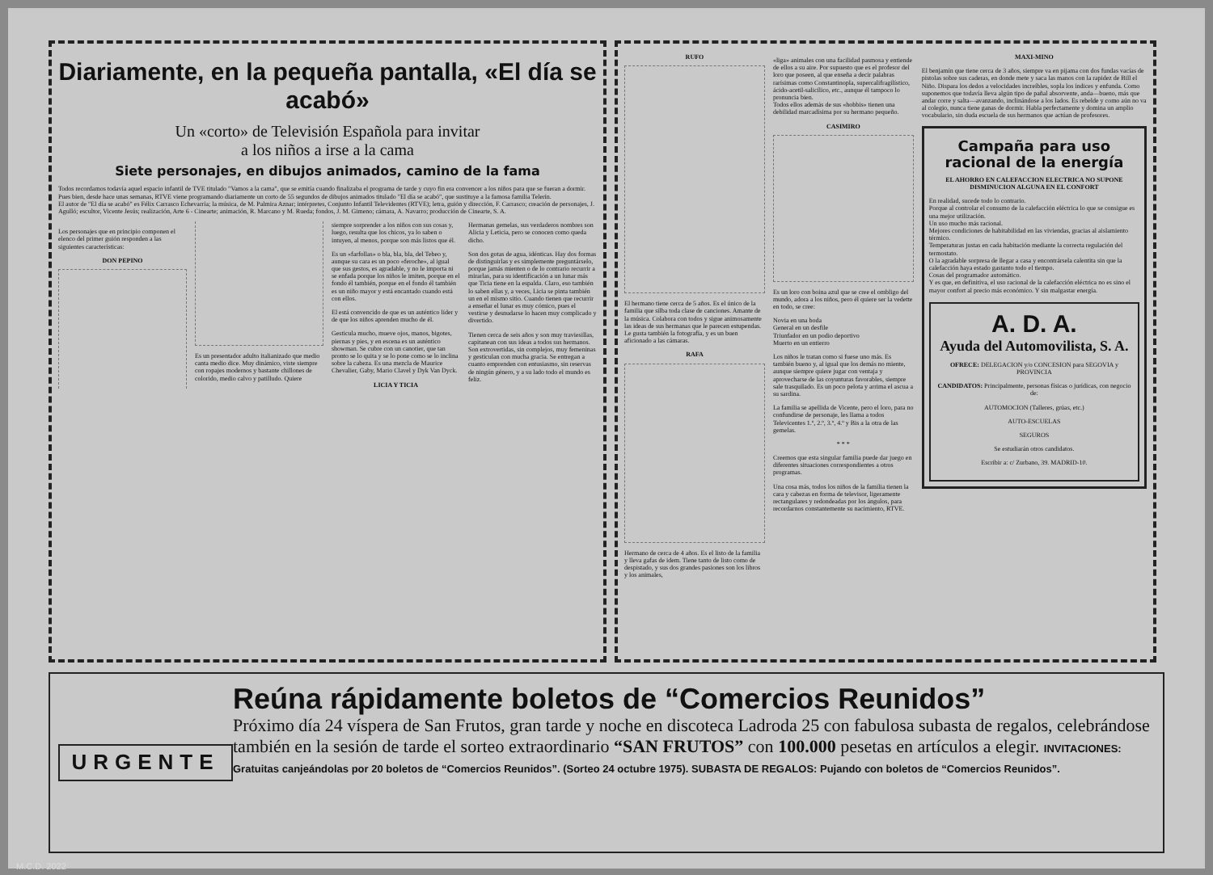Diariamente, en la pequeña pantalla, «El día se acabó»
Un «corto» de Televisión Española para invitar
a los niños a irse a la cama
Siete personajes, en dibujos animados, camino de la fama
Todos recordamos todavía aquel espacio infantil de TVE titulado "Vamos a la cama", que se emitía cuando finalizaba el programa de tarde y cuyo fin era convencer a los niños para que se fueran a dormir. Pues bien, desde hace unas semanas, RTVE viene programando diariamente un corto de 55 segundos de dibujos animados titulado "El día se acabó", que sustituye a la famosa familia Telerín.
El autor de "El día se acabó" es Félix Carrasco Echevarría; la música, de M. Palmira Aznar; intérpretes, Conjunto Infantil Televidentes (RTVE); letra, guión y dirección, F. Carrasco; creación de personajes, J. Agulló; escultor, Vicente Jesús; realización, Arte 6 - Cinearte; animación, R. Marcano y M. Rueda; fondos, J. M. Gimeno; cámara, A. Navarro; producción de Cinearte, S. A.
Los personajes que en principio componen el elenco del primer guión responden a las siguientes características:
DON PEPINO
Es un presentador adulto italianizado que medio canta medio dice. Muy dinámico, viste siempre con ropajes modernos y bastante chillones de colorido, medio calvo y patilludo. Quiere siempre sorprender a los niños con sus cosas y, luego, resulta que los chicos, ya lo saben o intuyen, al menos, porque son más listos que él.
Es un «farfollas» o bla, bla, bla, del Tebeo y, aunque su cara es un poco «feroche», al igual que sus gestos, es agradable, y no le importa ni se enfada porque los niños le imiten, porque en el fondo él también, porque en el fondo él también es un niño mayor y está encantado cuando está con ellos.
El está convencido de que es un auténtico líder y de que los niños aprenden mucho de él.
Gesticula mucho, mueve ojos, manos, bigotes, piernas y pies, y en escena es un auténtico showman. Se cubre con un canotier, que tan pronto se lo quita y se lo pone como se lo inclina sobre la cabeza. Es una mezcla de Maurice Chevalier, Gaby, Mario Clavel y Dyk Van Dyck.
LICIA Y TICIA
Hermanas gemelas, sus verdaderos nombres son Alicia y Leticia, pero se conocen como queda dicho.
Son dos gotas de agua, idénticas. Hay dos formas de distinguirlas y es simplemente preguntárselo, porque jamás mienten o de lo contrario recurrir a mirarlas, para su identificación a un lunar más que Ticia tiene en la espalda. Claro, eso también lo saben ellas y, a veces, Licia se pinta también un en el mismo sitio. Cuando tienen que recurrir a enseñar el lunar es muy cómico, pues el vestirse y desnudarse lo hacen muy complicado y divertido.
Tienen cerca de seis años y son muy traviesillas, capitanean con sus ideas a todos sus hermanos. Son extrovertidas, sin complejos, muy femeninas y gesticulan con mucha gracia. Se entregan a cuanto emprenden con entusiasmo, sin reservas de ningún género, y a su lado todo el mundo es feliz.
RUFO
El hermano tiene cerca de 5 años. Es el único de la familia que silba toda clase de canciones. Amante de la música. Colabora con todos y sigue animosamente las ideas de sus hermanas que le parecen estupendas. Le gusta también la fotografía, y es un buen aficionado a las cámaras.
RAFA
Hermano de cerca de 4 años. Es el listo de la familia y lleva gafas de idem. Tiene tanto de listo como de despistado, y sus dos grandes pasiones son los libros y los animales,
«liga» animales con una facilidad pasmosa y entiende de ellos a su aire. Por supuesto que es el profesor del loro que poseen, al que enseña a decir palabras rarísimas como Constantinopla, supercalifragilístico, ácido-acetil-salicílico, etc., aunque él tampoco lo pronuncia bien.
Todos ellos además de sus «hobbis» tienen una debilidad marcadísima por su hermano pequeño.
CASIMIRO
Es un loro con boina azul que se cree el ombligo del mundo, adora a los niños, pero él quiere ser la vedette en todo, se cree:
Novia en una boda
General en un desfile
Triunfador en un podio deportivo
Muerto en un entierro
Los niños le tratan como si fuese uno más. Es también bueno y, al igual que los demás no miente, aunque siempre quiere jugar con ventaja y aprovecharse de las coyunturas favorables, siempre sale trasquilado. Es un poco pelota y arrima el ascua a su sardina.
La familia se apellida de Vicente, pero el loro, para no confundirse de personaje, les llama a todos Televicentes 1.º, 2.º, 3.º, 4.º y Bis a la otra de las gemelas.
* * *
Creemos que esta singular familia puede dar juego en diferentes situaciones correspondientes a otros programas.
Una cosa más, todos los niños de la familia tienen la cara y cabezas en forma de televisor, ligeramente rectangulares y redondeadas por los ángulos, para recordarnos constantemente su nacimiento, RTVE.
MAXI-MINO
El benjamín que tiene cerca de 3 años, siempre va en pijama con dos fundas vacías de pistolas sobre sus caderas, en donde mete y saca las manos con la rapidez de Bill el Niño. Dispara los dedos a velocidades increíbles, sopla los índices y enfunda. Como suponemos que todavía lleva algún tipo de pañal absorvente, anda—bueno, más que andar corre y salta—avanzando, inclinándose a los lados. Es rebelde y como aún no va al colegio, nunca tiene ganas de dormir. Habla perfectamente y domina un amplio vocabulario, sin duda escuela de sus hermanos que actúan de profesores.
Campaña para uso racional de la energía
EL AHORRO EN CALEFACCION ELECTRICA NO SUPONE DISMINUCION ALGUNA EN EL CONFORT
En realidad, sucede todo lo contrario.
Porque al controlar el consumo de la calefacción eléctrica lo que se consigue es una mejor utilización.
Un uso mucho más racional.
Mejores condiciones de habitabilidad en las viviendas, gracias al aislamiento térmico.
Temperaturas justas en cada habitación mediante la correcta regulación del termostato.
O la agradable sorpresa de llegar a casa y encontrársela calentita sin que la calefacción haya estado gastanto todo el tiempo.
Cosas del programador automático.
Y es que, en definitiva, el uso racional de la calefacción eléctrica no es sino el mayor confort al precio más económico. Y sin malgastar energía.
A. D. A.
Ayuda del Automovilista, S. A.
OFRECE: DELEGACION y/o CONCESION para SEGOVIA y PROVINCIA
CANDIDATOS: Principalmente, personas físicas o jurídicas, con negocio de:
AUTOMOCION (Talleres, grúas, etc.)
AUTO-ESCUELAS
SEGUROS
Se estudiarán otros candidatos.
Escribir a: c/ Zurbano, 39. MADRID-10.
URGENTE
Reúna rápidamente boletos de “Comercios Reunidos”
Próximo día 24 víspera de San Frutos, gran tarde y noche en discoteca Ladroda 25 con fabulosa subasta de regalos, celebrándose también en la sesión de tarde el sorteo extraordinario “SAN FRUTOS” con 100.000 pesetas en artículos a elegir. INVITACIONES: Gratuitas canjeándolas por 20 boletos de “Comercios Reunidos”. (Sorteo 24 octubre 1975). SUBASTA DE REGALOS: Pujando con boletos de “Comercios Reunidos”.
M.C.D. 2022